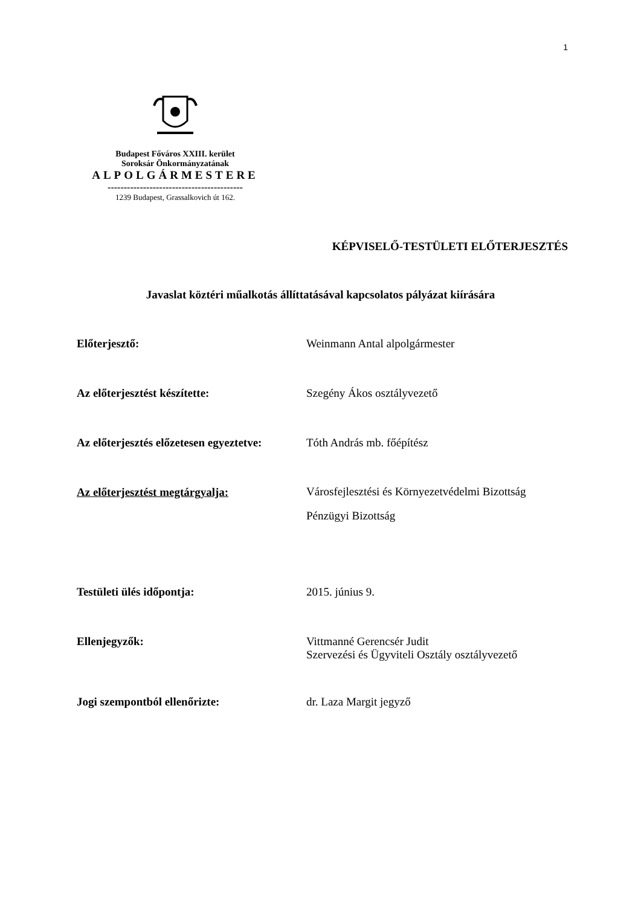1
Budapest Főváros XXIII. kerület
Soroksár Önkormányzatának
ALPOLGÁRMESTERE
------------------------------------------
1239 Budapest, Grassalkovich út 162.
KÉPVISELŐ-TESTÜLETI ELŐTERJESZTÉS
Javaslat köztéri műalkotás állíttatásával kapcsolatos pályázat kiírására
Előterjesztő: Weinmann Antal alpolgármester
Az előterjesztést készítette: Szegény Ákos osztályvezető
Az előterjesztés előzetesen egyeztetve:
Tóth András mb. főépítész
Az előterjesztést megtárgyalja:
Városfejlesztési és Környezetvédelmi Bizottság
Pénzügyi Bizottság
Testületi ülés időpontja: 2015. június 9.
Ellenjegyzők: Vittmanné Gerencsér Judit
Szervezési és Ügyviteli Osztály osztályvezető
Jogi szempontból ellenőrizte: dr. Laza Margit jegyző